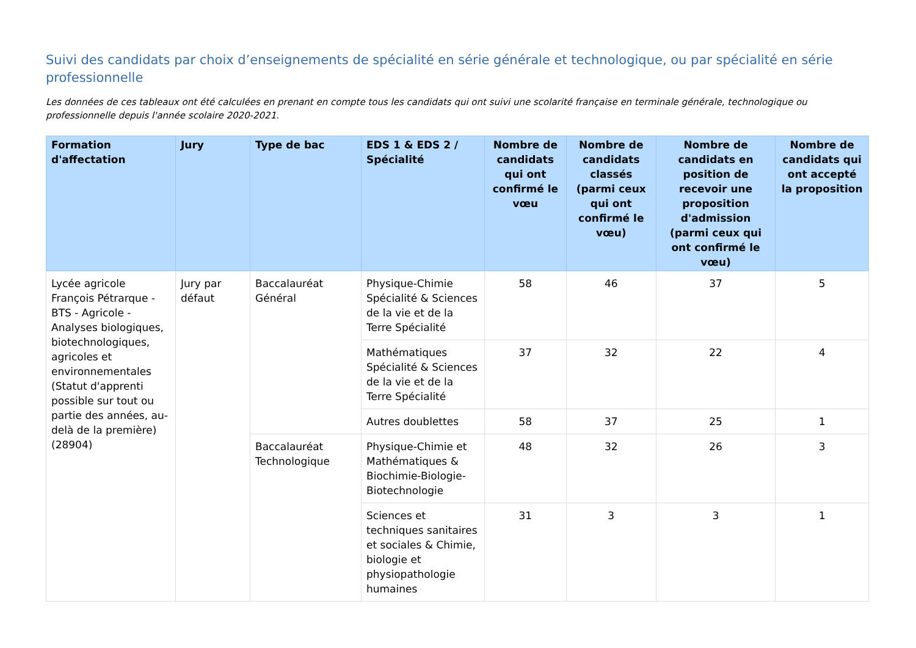Suivi des candidats par choix d’enseignements de spécialité en série générale et technologique, ou par spécialité en série professionnelle
Les données de ces tableaux ont été calculées en prenant en compte tous les candidats qui ont suivi une scolarité française en terminale générale, technologique ou professionnelle depuis l'année scolaire 2020-2021.
| Formation d'affectation | Jury | Type de bac | EDS 1 & EDS 2 / Spécialité | Nombre de candidats qui ont confirmé le vœu | Nombre de candidats classés (parmi ceux qui ont confirmé le vœu) | Nombre de candidats en position de recevoir une proposition d'admission (parmi ceux qui ont confirmé le vœu) | Nombre de candidats qui ont accepté la proposition |
| --- | --- | --- | --- | --- | --- | --- | --- |
| Lycée agricole François Pétrarque - BTS - Agricole - Analyses biologiques, biotechnologiques, agricoles et environnementales (Statut d'apprenti possible sur tout ou partie des années, au-delà de la première) (28904) | Jury par défaut | Baccalauréat Général | Physique-Chimie Spécialité & Sciences de la vie et de la Terre Spécialité | 58 | 46 | 37 | 5 |
| | | | Mathématiques Spécialité & Sciences de la vie et de la Terre Spécialité | 37 | 32 | 22 | 4 |
| | | | Autres doublettes | 58 | 37 | 25 | 1 |
| | | Baccalauréat Technologique | Physique-Chimie et Mathématiques & Biochimie-Biologie-Biotechnologie | 48 | 32 | 26 | 3 |
| | | | Sciences et techniques sanitaires et sociales & Chimie, biologie et physiopathologie humaines | 31 | 3 | 3 | 1 |